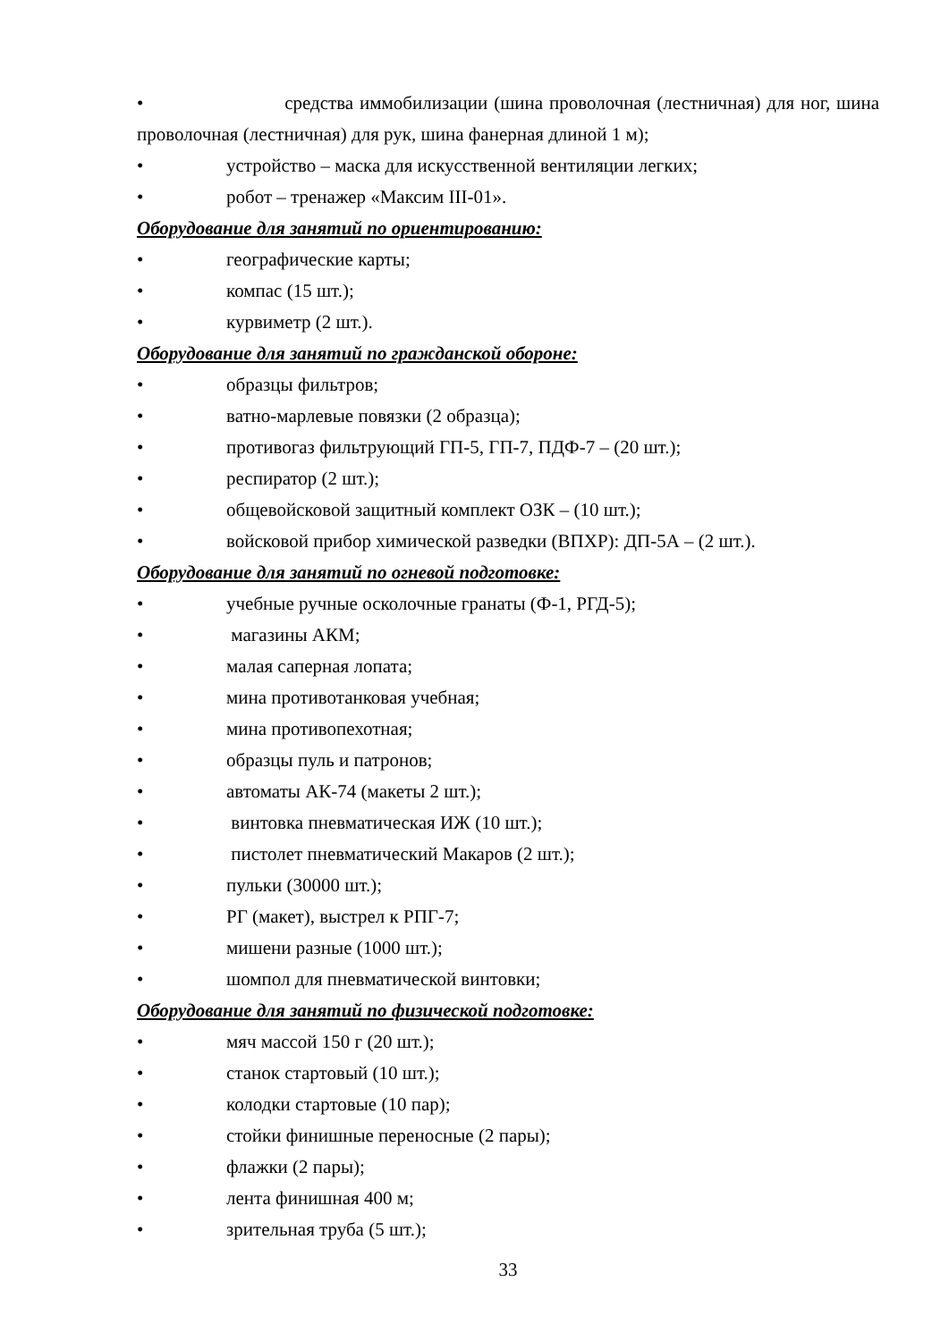• средства иммобилизации (шина проволочная (лестничная) для ног, шина проволочная (лестничная) для рук, шина фанерная длиной 1 м);
• устройство – маска для искусственной вентиляции легких;
• робот – тренажер «Максим III-01».
Оборудование для занятий по ориентированию:
• географические карты;
• компас (15 шт.);
• курвиметр (2 шт.).
Оборудование для занятий по гражданской обороне:
• образцы фильтров;
• ватно-марлевые повязки (2 образца);
• противогаз фильтрующий ГП-5, ГП-7, ПДФ-7 – (20 шт.);
• респиратор (2 шт.);
• общевойсковой защитный комплект ОЗК – (10 шт.);
• войсковой прибор химической разведки (ВПХР): ДП-5А – (2 шт.).
Оборудование для занятий по огневой подготовке:
• учебные ручные осколочные гранаты (Ф-1, РГД-5);
• магазины АКМ;
• малая саперная лопата;
• мина противотанковая учебная;
• мина противопехотная;
• образцы пуль и патронов;
• автоматы АК-74 (макеты 2 шт.);
• винтовка пневматическая ИЖ (10 шт.);
• пистолет пневматический Макаров (2 шт.);
• пульки (30000 шт.);
• РГ (макет), выстрел к РПГ-7;
• мишени разные (1000 шт.);
• шомпол для пневматической винтовки;
Оборудование для занятий по физической подготовке:
• мяч массой 150 г (20 шт.);
• станок стартовый (10 шт.);
• колодки стартовые (10 пар);
• стойки финишные переносные (2 пары);
• флажки (2 пары);
• лента финишная 400 м;
• зрительная труба (5 шт.);
33